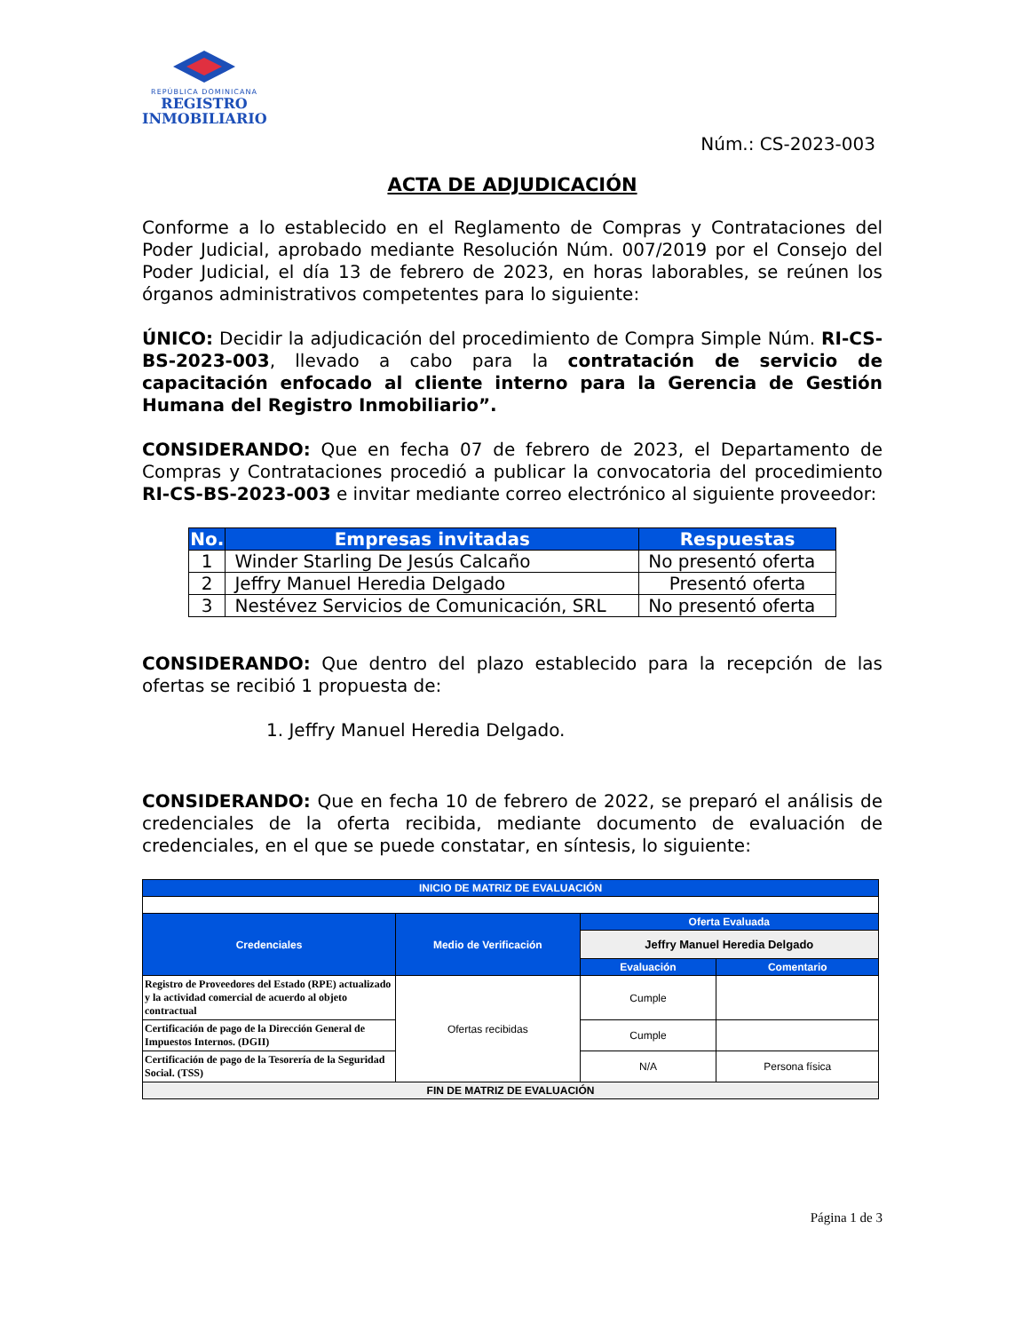REPÚBLICA DOMINICANA
REGISTRO
INMOBILIARIO
Núm.: CS-2023-003
ACTA DE ADJUDICACIÓN
Conforme a lo establecido en el Reglamento de Compras y Contrataciones del Poder Judicial, aprobado mediante Resolución Núm. 007/2019 por el Consejo del Poder Judicial, el día 13 de febrero de 2023, en horas laborables, se reúnen los órganos administrativos competentes para lo siguiente:
ÚNICO: Decidir la adjudicación del procedimiento de Compra Simple Núm. RI-CS-BS-2023-003, llevado a cabo para la contratación de servicio de capacitación enfocado al cliente interno para la Gerencia de Gestión Humana del Registro Inmobiliario”.
CONSIDERANDO: Que en fecha 07 de febrero de 2023, el Departamento de Compras y Contrataciones procedió a publicar la convocatoria del procedimiento RI-CS-BS-2023-003 e invitar mediante correo electrónico al siguiente proveedor:
| No. | Empresas invitadas | Respuestas |
| --- | --- | --- |
| 1 | Winder Starling De Jesús Calcaño | No presentó oferta |
| 2 | Jeffry Manuel Heredia Delgado | Presentó oferta |
| 3 | Nestévez Servicios de Comunicación, SRL | No presentó oferta |
CONSIDERANDO: Que dentro del plazo establecido para la recepción de las ofertas se recibió 1 propuesta de:
1. Jeffry Manuel Heredia Delgado.
CONSIDERANDO: Que en fecha 10 de febrero de 2022, se preparó el análisis de credenciales de la oferta recibida, mediante documento de evaluación de credenciales, en el que se puede constatar, en síntesis, lo siguiente:
| INICIO DE MATRIZ DE EVALUACIÓN | | | |
| --- | --- | --- | --- |
| Credenciales | Medio de Verificación | Oferta Evaluada | |
| | | Jeffry Manuel Heredia Delgado | |
| | | Evaluación | Comentario |
| Registro de Proveedores del Estado (RPE) actualizado y la actividad comercial de acuerdo al objeto contractual | Ofertas recibidas | Cumple | |
| Certificación de pago de la Dirección General de Impuestos Internos. (DGII) | | Cumple | |
| Certificación de pago de la Tesorería de la Seguridad Social. (TSS) | | N/A | Persona física |
| FIN DE MATRIZ DE EVALUACIÓN | | | |
Página 1 de 3